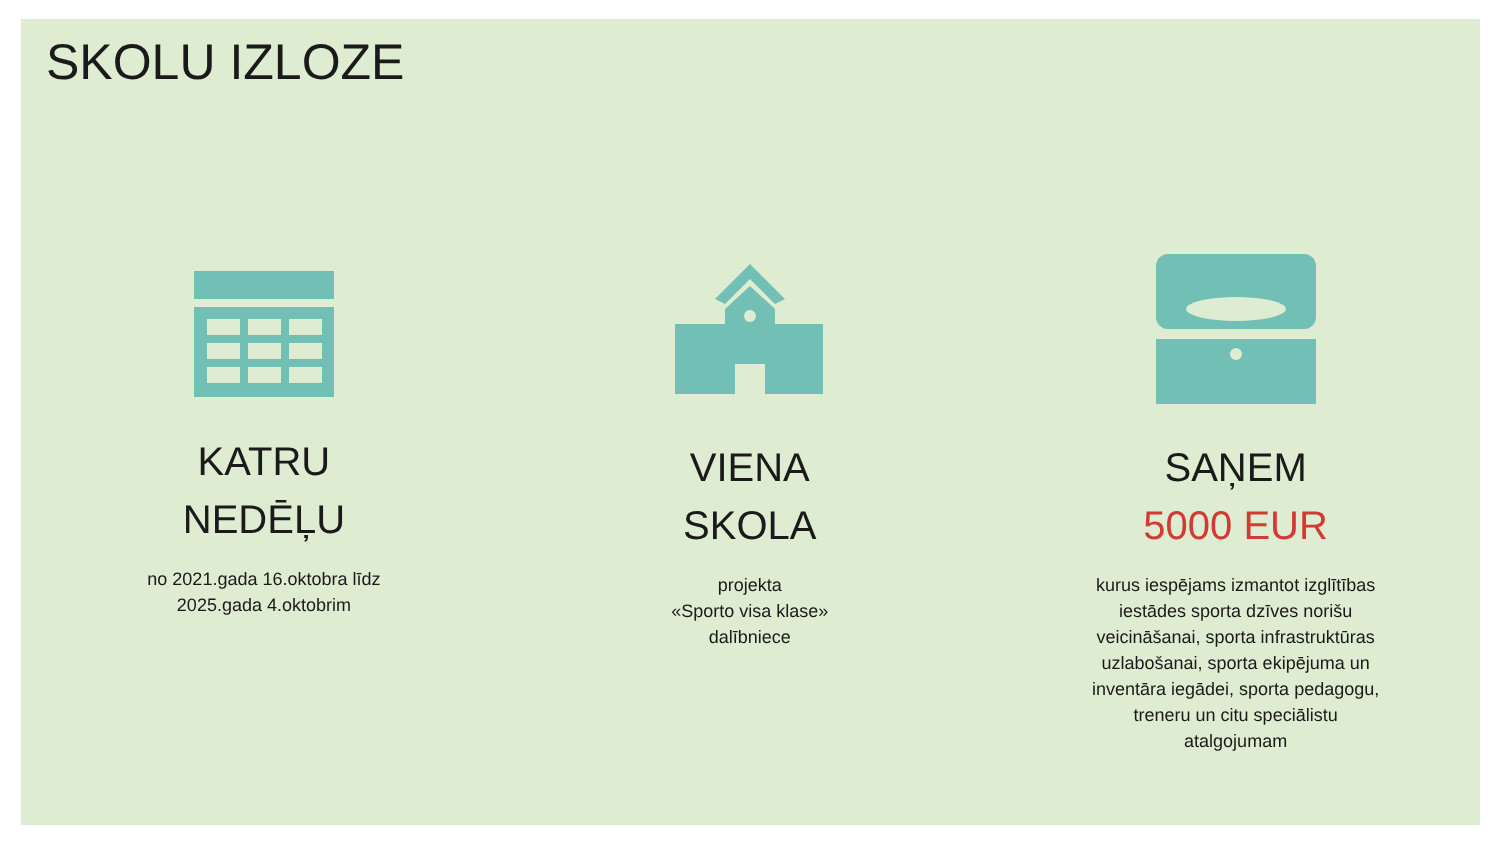SKOLU IZLOZE
KATRU
NEDĒĻU
no 2021.gada 16.oktobra līdz 2025.gada 4.oktobrim
VIENA
SKOLA
projekta
«Sporto visa klase»
dalībniece
SAŅEM
5000 EUR
kurus iespējams izmantot izglītības iestādes sporta dzīves norišu veicināšanai, sporta infrastruktūras uzlabošanai, sporta ekipējuma un inventāra iegādei, sporta pedagogu, treneru un citu speciālistu atalgojumam